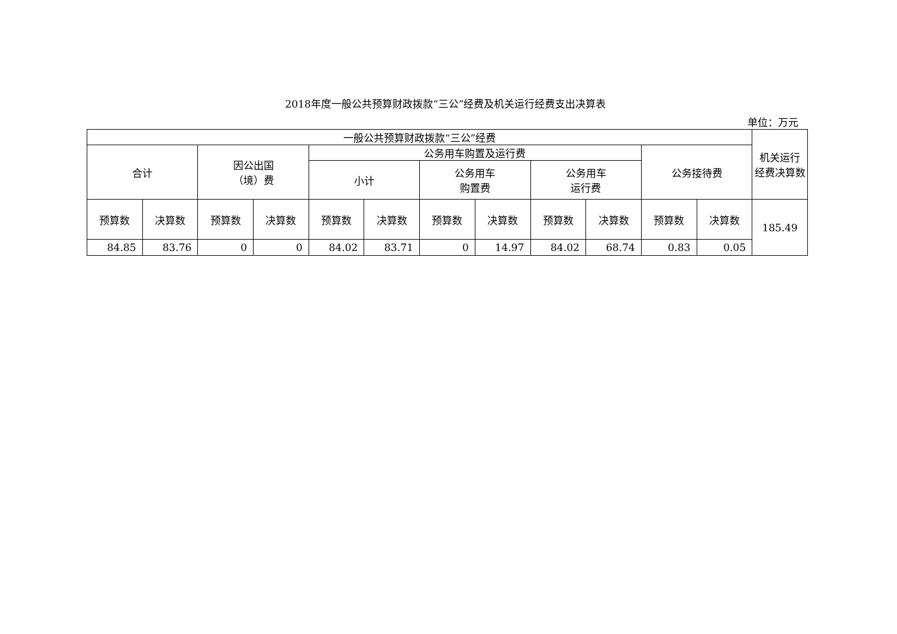2018年度一般公共预算财政拨款“三公”经费及机关运行经费支出决算表
单位：万元
| 一般公共预算财政拨款“三公”经费 | | | | | | | | | | | | 机关运行 经费决算数 |
| --- | --- | --- | --- | --- | --- | --- | --- | --- | --- | --- | --- | --- |
| 合计 | | 因公出国 （境）费 | | 公务用车购置及运行费 | | | | | | 公务接待费 | | |
| | | | | 小计 | | 公务用车 购置费 | | 公务用车 运行费 | | | | |
| 预算数 | 决算数 | 预算数 | 决算数 | 预算数 | 决算数 | 预算数 | 决算数 | 预算数 | 决算数 | 预算数 | 决算数 | 185.49 |
| 84.85 | 83.76 | 0 | 0 | 84.02 | 83.71 | 0 | 14.97 | 84.02 | 68.74 | 0.83 | 0.05 | |